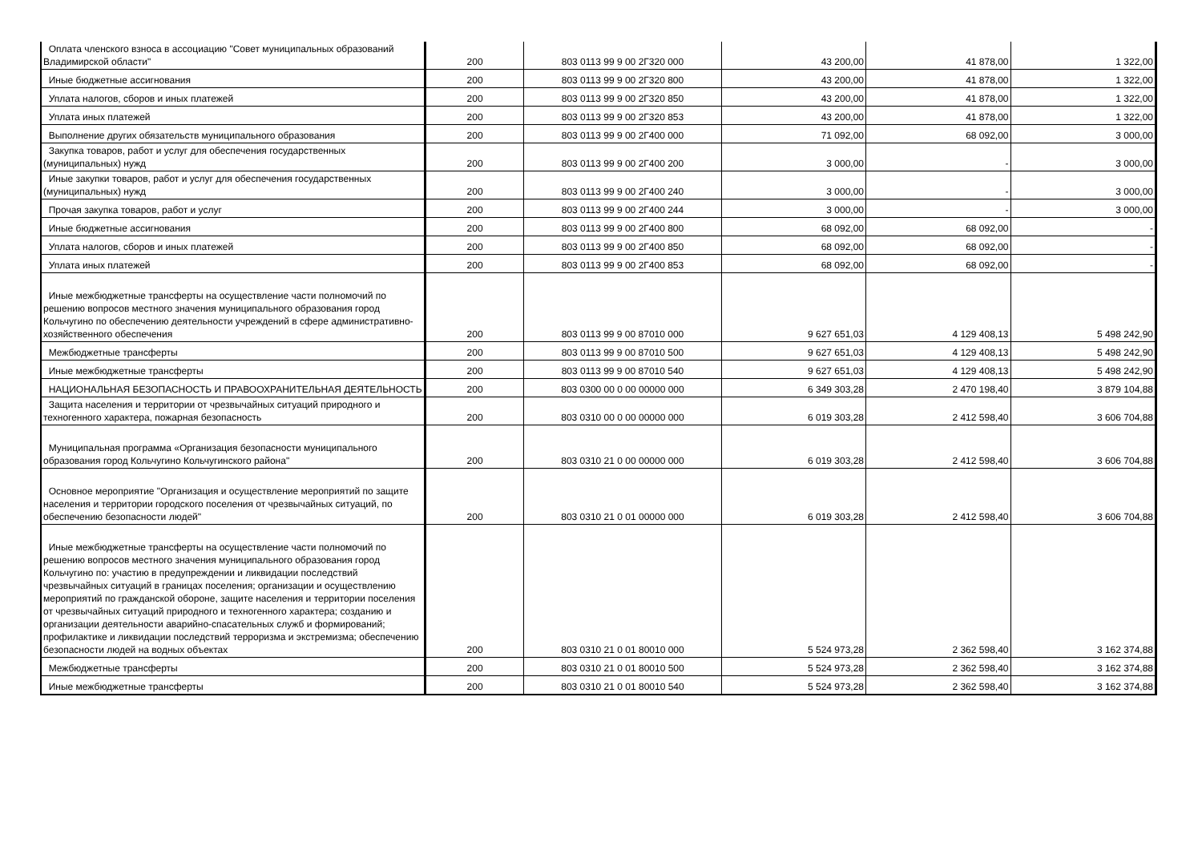| Оплата членского взноса в ассоциацию "Совет муниципальных образований Владимирской области" | 200 | 803 0113 99 9 00 2Г320 000 | 43 200,00 | 41 878,00 | 1 322,00 |
| Иные бюджетные ассигнования | 200 | 803 0113 99 9 00 2Г320 800 | 43 200,00 | 41 878,00 | 1 322,00 |
| Уплата налогов, сборов и иных платежей | 200 | 803 0113 99 9 00 2Г320 850 | 43 200,00 | 41 878,00 | 1 322,00 |
| Уплата иных платежей | 200 | 803 0113 99 9 00 2Г320 853 | 43 200,00 | 41 878,00 | 1 322,00 |
| Выполнение других обязательств муниципального образования | 200 | 803 0113 99 9 00 2Г400 000 | 71 092,00 | 68 092,00 | 3 000,00 |
| Закупка товаров, работ и услуг для обеспечения государственных (муниципальных) нужд | 200 | 803 0113 99 9 00 2Г400 200 | 3 000,00 | - | 3 000,00 |
| Иные закупки товаров, работ и услуг для обеспечения государственных (муниципальных) нужд | 200 | 803 0113 99 9 00 2Г400 240 | 3 000,00 | - | 3 000,00 |
| Прочая закупка товаров, работ и услуг | 200 | 803 0113 99 9 00 2Г400 244 | 3 000,00 | - | 3 000,00 |
| Иные бюджетные ассигнования | 200 | 803 0113 99 9 00 2Г400 800 | 68 092,00 | 68 092,00 | - |
| Уплата налогов, сборов и иных платежей | 200 | 803 0113 99 9 00 2Г400 850 | 68 092,00 | 68 092,00 | - |
| Уплата иных платежей | 200 | 803 0113 99 9 00 2Г400 853 | 68 092,00 | 68 092,00 | - |
| Иные межбюджетные трансферты на осуществление части полномочий по решению вопросов местного значения муниципального образования город Кольчугино по обеспечению деятельности учреждений в сфере административно-хозяйственного обеспечения | 200 | 803 0113 99 9 00 87010 000 | 9 627 651,03 | 4 129 408,13 | 5 498 242,90 |
| Межбюджетные трансферты | 200 | 803 0113 99 9 00 87010 500 | 9 627 651,03 | 4 129 408,13 | 5 498 242,90 |
| Иные межбюджетные трансферты | 200 | 803 0113 99 9 00 87010 540 | 9 627 651,03 | 4 129 408,13 | 5 498 242,90 |
| НАЦИОНАЛЬНАЯ БЕЗОПАСНОСТЬ И ПРАВООХРАНИТЕЛЬНАЯ ДЕЯТЕЛЬНОСТЬ | 200 | 803 0300 00 0 00 00000 000 | 6 349 303,28 | 2 470 198,40 | 3 879 104,88 |
| Защита населения и территории от чрезвычайных ситуаций природного и техногенного характера, пожарная безопасность | 200 | 803 0310 00 0 00 00000 000 | 6 019 303,28 | 2 412 598,40 | 3 606 704,88 |
| Муниципальная программа «Организация безопасности муниципального образования город Кольчугино Кольчугинского района" | 200 | 803 0310 21 0 00 00000 000 | 6 019 303,28 | 2 412 598,40 | 3 606 704,88 |
| Основное мероприятие "Организация и осуществление мероприятий по защите населения и территории городского поселения от чрезвычайных ситуаций, по обеспечению безопасности людей" | 200 | 803 0310 21 0 01 00000 000 | 6 019 303,28 | 2 412 598,40 | 3 606 704,88 |
| Иные межбюджетные трансферты на осуществление части полномочий по решению вопросов местного значения муниципального образования город Кольчугино по: участию в предупреждении и ликвидации последствий чрезвычайных ситуаций в границах поселения; организации и осуществлению мероприятий по гражданской обороне, защите населения и территории поселения от чрезвычайных ситуаций природного и техногенного характера; созданию и организации деятельности аварийно-спасательных служб и формирований; профилактике и ликвидации последствий терроризма и экстремизма; обеспечению безопасности людей на водных объектах | 200 | 803 0310 21 0 01 80010 000 | 5 524 973,28 | 2 362 598,40 | 3 162 374,88 |
| Межбюджетные трансферты | 200 | 803 0310 21 0 01 80010 500 | 5 524 973,28 | 2 362 598,40 | 3 162 374,88 |
| Иные межбюджетные трансферты | 200 | 803 0310 21 0 01 80010 540 | 5 524 973,28 | 2 362 598,40 | 3 162 374,88 |